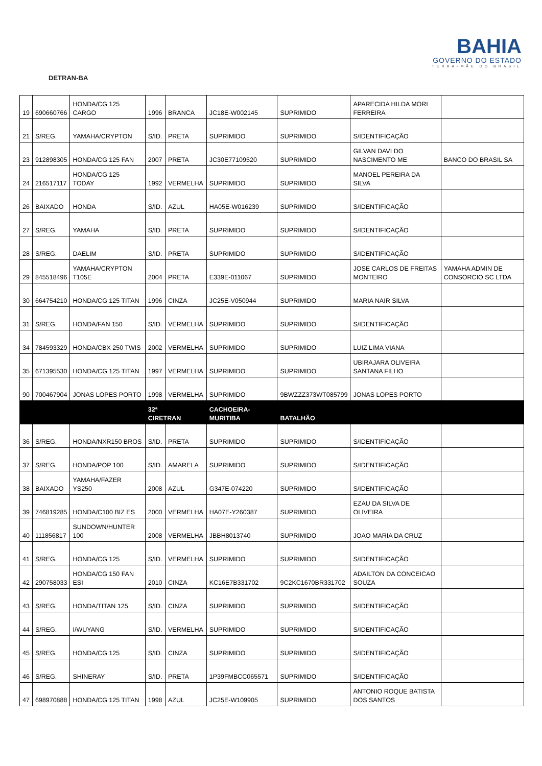DETRAN-BA
BAHIA
GOVERNO DO ESTADO
TERRA-MÃE DO BRASIL
| 19 | 690660766 | HONDA/CG 125 CARGO | 1996 | BRANCA | JC18E-W002145 | SUPRIMIDO | APARECIDA HILDA MORI FERREIRA | |
| 21 | S/REG. | YAMAHA/CRYPTON | S/ID. | PRETA | SUPRIMIDO | SUPRIMIDO | S/IDENTIFICAÇÃO | |
| 23 | 912898305 | HONDA/CG 125 FAN | 2007 | PRETA | JC30E77109520 | SUPRIMIDO | GILVAN DAVI DO NASCIMENTO ME | BANCO DO BRASIL SA |
| 24 | 216517117 | HONDA/CG 125 TODAY | 1992 | VERMELHA | SUPRIMIDO | SUPRIMIDO | MANOEL PEREIRA DA SILVA | |
| 26 | BAIXADO | HONDA | S/ID. | AZUL | HA05E-W016239 | SUPRIMIDO | S/IDENTIFICAÇÃO | |
| 27 | S/REG. | YAMAHA | S/ID. | PRETA | SUPRIMIDO | SUPRIMIDO | S/IDENTIFICAÇÃO | |
| 28 | S/REG. | DAELIM | S/ID. | PRETA | SUPRIMIDO | SUPRIMIDO | S/IDENTIFICAÇÃO | |
| 29 | 845518496 | YAMAHA/CRYPTON T105E | 2004 | PRETA | E339E-011067 | SUPRIMIDO | JOSE CARLOS DE FREITAS MONTEIRO | YAMAHA ADMIN DE CONSORCIO SC LTDA |
| 30 | 664754210 | HONDA/CG 125 TITAN | 1996 | CINZA | JC25E-V050944 | SUPRIMIDO | MARIA NAIR SILVA | |
| 31 | S/REG. | HONDA/FAN 150 | S/ID. | VERMELHA | SUPRIMIDO | SUPRIMIDO | S/IDENTIFICAÇÃO | |
| 34 | 784593329 | HONDA/CBX 250 TWIS | 2002 | VERMELHA | SUPRIMIDO | SUPRIMIDO | LUIZ LIMA VIANA | |
| 35 | 671395530 | HONDA/CG 125 TITAN | 1997 | VERMELHA | SUPRIMIDO | SUPRIMIDO | UBIRAJARA OLIVEIRA SANTANA FILHO | |
| 90 | 700467904 | JONAS LOPES PORTO | 1998 | VERMELHA | SUPRIMIDO | 9BWZZZ373WT085799 | JONAS LOPES PORTO | |
| | | | 32ª CIRETRAN | | CACHOEIRA- MURITIBA | BATALHÃO | | |
| 36 | S/REG. | HONDA/NXR150 BROS | S/ID. | PRETA | SUPRIMIDO | SUPRIMIDO | S/IDENTIFICAÇÃO | |
| 37 | S/REG. | HONDA/POP 100 | S/ID. | AMARELA | SUPRIMIDO | SUPRIMIDO | S/IDENTIFICAÇÃO | |
| 38 | BAIXADO | YAMAHA/FAZER YS250 | 2008 | AZUL | G347E-074220 | SUPRIMIDO | S/IDENTIFICAÇÃO | |
| 39 | 746819285 | HONDA/C100 BIZ ES | 2000 | VERMELHA | HA07E-Y260387 | SUPRIMIDO | EZAU DA SILVA DE OLIVEIRA | |
| 40 | 111856817 | SUNDOWN/HUNTER 100 | 2008 | VERMELHA | JBBH8013740 | SUPRIMIDO | JOAO MARIA DA CRUZ | |
| 41 | S/REG. | HONDA/CG 125 | S/ID. | VERMELHA | SUPRIMIDO | SUPRIMIDO | S/IDENTIFICAÇÃO | |
| 42 | 290758033 | HONDA/CG 150 FAN ESI | 2010 | CINZA | KC16E7B331702 | 9C2KC1670BR331702 | ADAILTON DA CONCEICAO SOUZA | |
| 43 | S/REG. | HONDA/TITAN 125 | S/ID. | CINZA | SUPRIMIDO | SUPRIMIDO | S/IDENTIFICAÇÃO | |
| 44 | S/REG. | I/WUYANG | S/ID. | VERMELHA | SUPRIMIDO | SUPRIMIDO | S/IDENTIFICAÇÃO | |
| 45 | S/REG. | HONDA/CG 125 | S/ID. | CINZA | SUPRIMIDO | SUPRIMIDO | S/IDENTIFICAÇÃO | |
| 46 | S/REG. | SHINERAY | S/ID. | PRETA | 1P39FMBCC065571 | SUPRIMIDO | S/IDENTIFICAÇÃO | |
| 47 | 698970888 | HONDA/CG 125 TITAN | 1998 | AZUL | JC25E-W109905 | SUPRIMIDO | ANTONIO ROQUE BATISTA DOS SANTOS | |